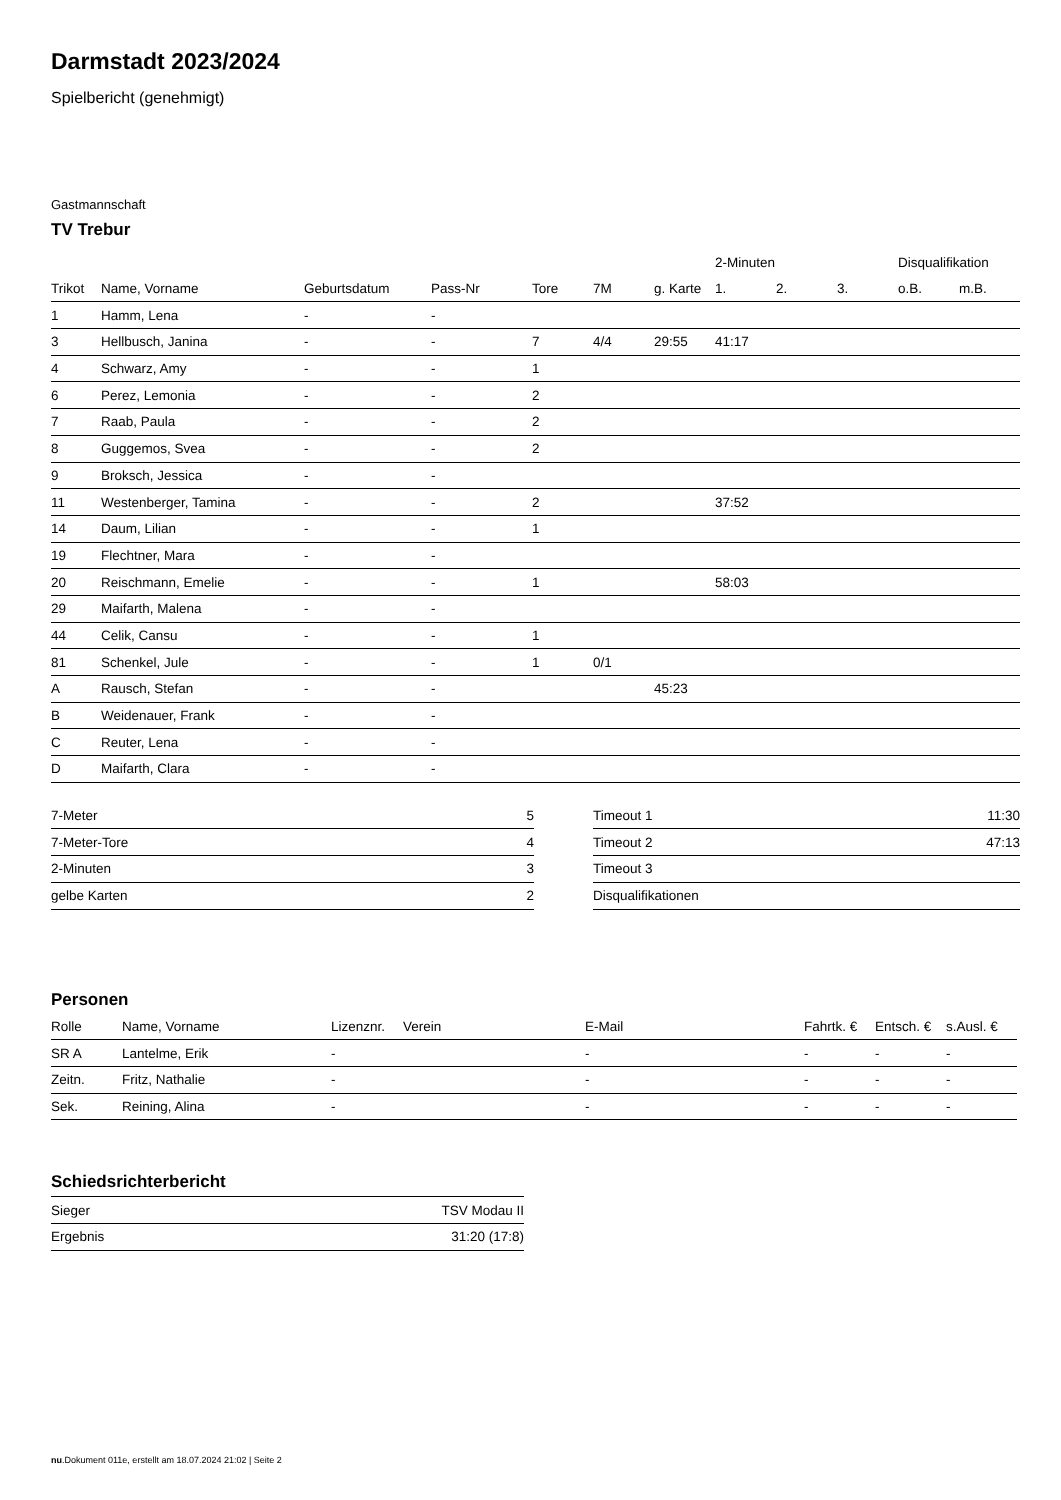Darmstadt 2023/2024
Spielbericht (genehmigt)
Gastmannschaft
TV Trebur
| | | | | | | | 2-Minuten | | | Disqualifikation | |
| --- | --- | --- | --- | --- | --- | --- | --- | --- | --- | --- | --- |
| Trikot | Name, Vorname | Geburtsdatum | Pass-Nr | Tore | 7M | g. Karte | 1. | 2. | 3. | o.B. | m.B. |
| 1 | Hamm, Lena | - | - | | | | | | | | |
| 3 | Hellbusch, Janina | - | - | 7 | 4/4 | 29:55 | 41:17 | | | | |
| 4 | Schwarz, Amy | - | - | 1 | | | | | | | |
| 6 | Perez, Lemonia | - | - | 2 | | | | | | | |
| 7 | Raab, Paula | - | - | 2 | | | | | | | |
| 8 | Guggemos, Svea | - | - | 2 | | | | | | | |
| 9 | Broksch, Jessica | - | - | | | | | | | | |
| 11 | Westenberger, Tamina | - | - | 2 | | | 37:52 | | | | |
| 14 | Daum, Lilian | - | - | 1 | | | | | | | |
| 19 | Flechtner, Mara | - | - | | | | | | | | |
| 20 | Reischmann, Emelie | - | - | 1 | | | 58:03 | | | | |
| 29 | Maifarth, Malena | - | - | | | | | | | | |
| 44 | Celik, Cansu | - | - | 1 | | | | | | | |
| 81 | Schenkel, Jule | - | - | 1 | 0/1 | | | | | | |
| A | Rausch, Stefan | - | - | | | 45:23 | | | | | |
| B | Weidenauer, Frank | - | - | | | | | | | | |
| C | Reuter, Lena | - | - | | | | | | | | |
| D | Maifarth, Clara | - | - | | | | | | | | |
| 7-Meter | 5 |
| 7-Meter-Tore | 4 |
| 2-Minuten | 3 |
| gelbe Karten | 2 |
| Timeout 1 | 11:30 |
| Timeout 2 | 47:13 |
| Timeout 3 | |
| Disqualifikationen | |
Personen
| Rolle | Name, Vorname | Lizenznr. | Verein | E-Mail | Fahrtk. € | Entsch. € | s.Ausl. € |
| --- | --- | --- | --- | --- | --- | --- | --- |
| SR A | Lantelme, Erik | - | | - | - | - | - |
| Zeitn. | Fritz, Nathalie | - | | - | - | - | - |
| Sek. | Reining, Alina | - | | - | - | - | - |
Schiedsrichterbericht
| Sieger | TSV Modau II |
| Ergebnis | 31:20 (17:8) |
nu.Dokument 011e, erstellt am 18.07.2024 21:02 | Seite 2